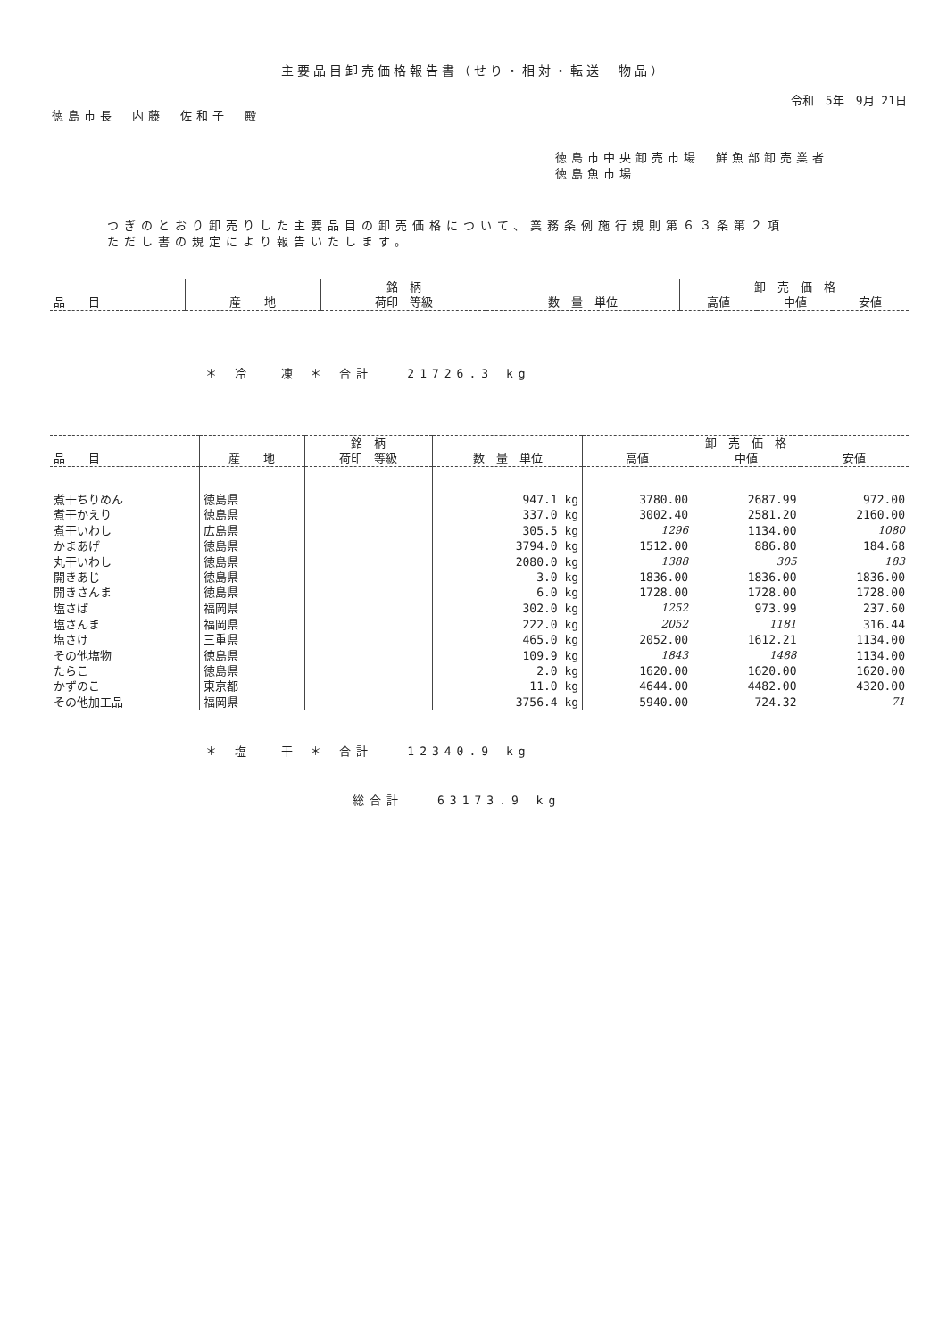主要品目卸売価格報告書（せり・相対・転送　物品）
令和　5年　9月 21日
徳島市長　内藤　佐和子　殿
徳島市中央卸売市場　鮮魚部卸売業者
徳島魚市場
つぎのとおり卸売りした主要品目の卸売価格について、業務条例施行規則第６３条第２項
ただし書の規定により報告いたします。
| | | 銘 柄 | | 卸 売 価 格 | | |
| --- | --- | --- | --- | --- | --- | --- |
| 品 目 | 産 地 | 荷印 等級 | 数 量 単位 | 高値 | 中値 | 安値 |
＊ 冷　 凍 ＊ 合計　　21726.3 kg
| | | 銘 柄 | | 卸 売 価 格 | | |
| --- | --- | --- | --- | --- | --- | --- |
| 品 目 | 産 地 | 荷印 等級 | 数 量 単位 | 高値 | 中値 | 安値 |
| 煮干ちりめん | 徳島県 | | 947.1 kg | 3780.00 | 2687.99 | 972.00 |
| 煮干かえり | 徳島県 | | 337.0 kg | 3002.40 | 2581.20 | 2160.00 |
| 煮干いわし | 広島県 | | 305.5 kg | 1296 | 1134.00 | 1080 |
| かまあげ | 徳島県 | | 3794.0 kg | 1512.00 | 886.80 | 184.68 |
| 丸干いわし | 徳島県 | | 2080.0 kg | 1388 | 305 | 183 |
| 開きあじ | 徳島県 | | 3.0 kg | 1836.00 | 1836.00 | 1836.00 |
| 開きさんま | 徳島県 | | 6.0 kg | 1728.00 | 1728.00 | 1728.00 |
| 塩さば | 福岡県 | | 302.0 kg | 1252 | 973.99 | 237.60 |
| 塩さんま | 福岡県 | | 222.0 kg | 2052 | 1181 | 316.44 |
| 塩さけ | 三重県 | | 465.0 kg | 2052.00 | 1612.21 | 1134.00 |
| その他塩物 | 徳島県 | | 109.9 kg | 1843 | 1488 | 1134.00 |
| たらこ | 徳島県 | | 2.0 kg | 1620.00 | 1620.00 | 1620.00 |
| かずのこ | 東京都 | | 11.0 kg | 4644.00 | 4482.00 | 4320.00 |
| その他加工品 | 福岡県 | | 3756.4 kg | 5940.00 | 724.32 | 71 |
＊ 塩　 干 ＊ 合計　　12340.9 kg
総合計　　63173.9 kg